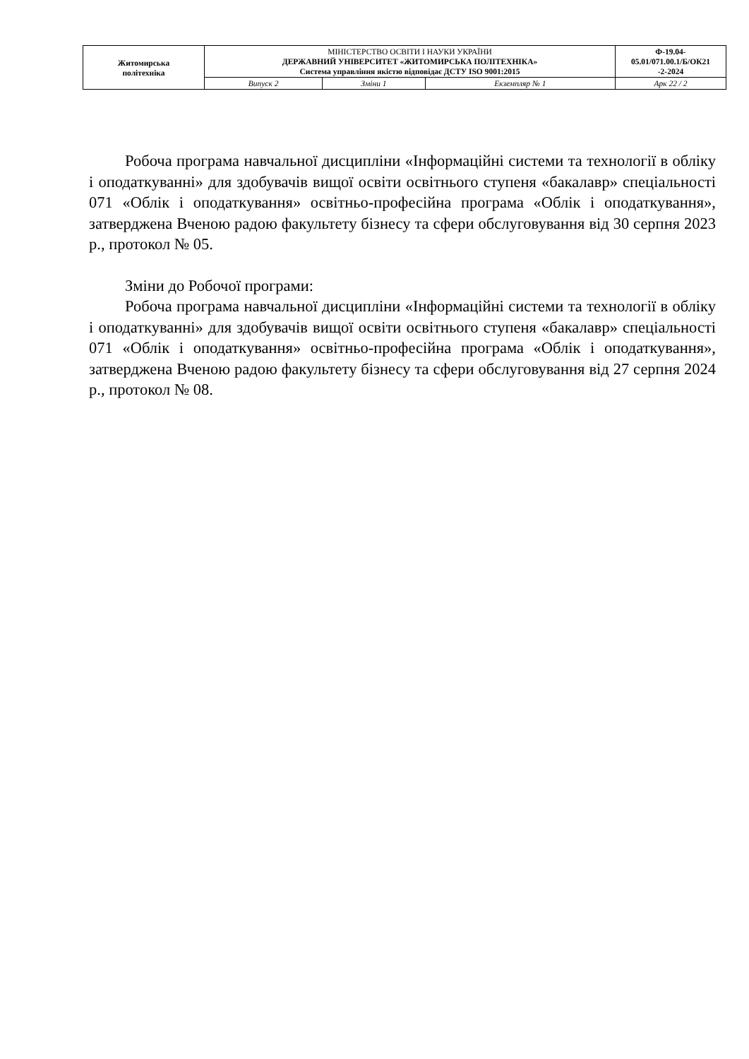| Житомирська політехніка | МІНІСТЕРСТВО ОСВІТИ І НАУКИ УКРАЇНИ ДЕРЖАВНИЙ УНІВЕРСИТЕТ «ЖИТОМИРСЬКА ПОЛІТЕХНІКА» Система управління якістю відповідає ДСТУ ISO 9001:2015 | | | Ф-19.04- 05.01/071.00.1/Б/ОК21 -2-2024 |
| | Випуск 2 | Зміни 1 | Екземпляр № 1 | Арк 22 / 2 |
Робоча програма навчальної дисципліни «Інформаційні системи та технології в обліку і оподаткуванні» для здобувачів вищої освіти освітнього ступеня «бакалавр» спеціальності 071 «Облік і оподаткування» освітньо-професійна програма «Облік і оподаткування», затверджена Вченою радою факультету бізнесу та сфери обслуговування від 30 серпня 2023 р., протокол № 05.
Зміни до Робочої програми:
Робоча програма навчальної дисципліни «Інформаційні системи та технології в обліку і оподаткуванні» для здобувачів вищої освіти освітнього ступеня «бакалавр» спеціальності 071 «Облік і оподаткування» освітньо-професійна програма «Облік і оподаткування», затверджена Вченою радою факультету бізнесу та сфери обслуговування від 27 серпня 2024 р., протокол № 08.